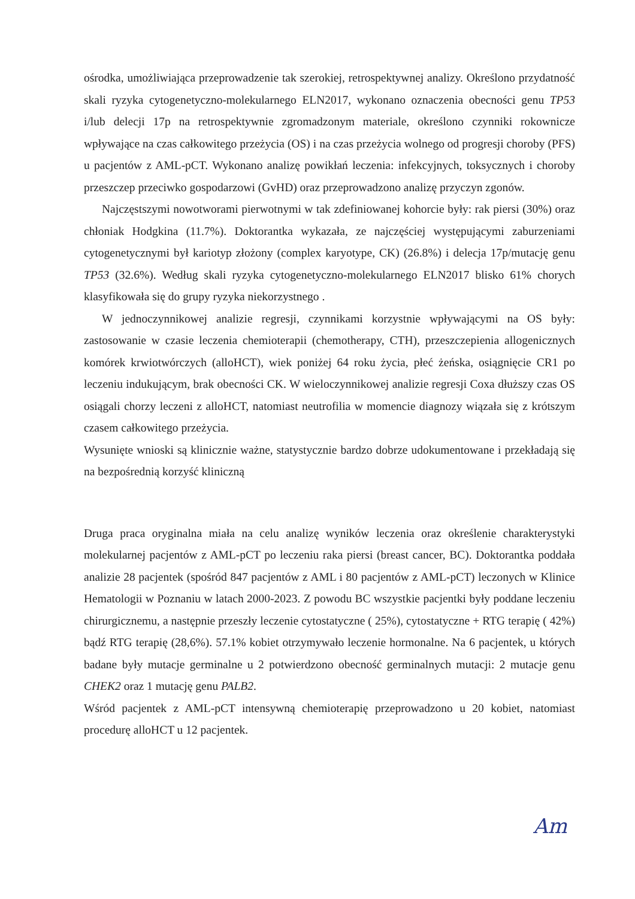ośrodka, umożliwiająca przeprowadzenie tak szerokiej, retrospektywnej analizy. Określono przydatność skali ryzyka cytogenetyczno-molekularnego ELN2017, wykonano oznaczenia obecności genu TP53 i/lub delecji 17p na retrospektywnie zgromadzonym materiale, określono czynniki rokownicze wpływające na czas całkowitego przeżycia (OS) i na czas przeżycia wolnego od progresji choroby (PFS) u pacjentów z AML-pCT. Wykonano analizę powikłań leczenia: infekcyjnych, toksycznych i choroby przeszczep przeciwko gospodarzowi (GvHD) oraz przeprowadzono analizę przyczyn zgonów.
Najczęstszymi nowotworami pierwotnymi w tak zdefiniowanej kohorcie były: rak piersi (30%) oraz chłoniak Hodgkina (11.7%). Doktorantka wykazała, ze najczęściej występującymi zaburzeniami cytogenetycznymi był kariotyp złożony (complex karyotype, CK) (26.8%) i delecja 17p/mutację genu TP53 (32.6%). Według skali ryzyka cytogenetyczno-molekularnego ELN2017 blisko 61% chorych klasyfikowała się do grupy ryzyka niekorzystnego .
W jednoczynnikowej analizie regresji, czynnikami korzystnie wpływającymi na OS były: zastosowanie w czasie leczenia chemioterapii (chemotherapy, CTH), przeszczepienia allogenicznych komórek krwiotwórczych (alloHCT), wiek poniżej 64 roku życia, płeć żeńska, osiągnięcie CR1 po leczeniu indukującym, brak obecności CK. W wieloczynnikowej analizie regresji Coxa dłuższy czas OS osiągali chorzy leczeni z alloHCT, natomiast neutrofilia w momencie diagnozy wiązała się z krótszym czasem całkowitego przeżycia.
Wysunięte wnioski są klinicznie ważne, statystycznie bardzo dobrze udokumentowane i przekładają się na bezpośrednią korzyść kliniczną
Druga praca oryginalna miała na celu analizę wyników leczenia oraz określenie charakterystyki molekularnej pacjentów z AML-pCT po leczeniu raka piersi (breast cancer, BC). Doktorantka poddała analizie 28 pacjentek (spośród 847 pacjentów z AML i 80 pacjentów z AML-pCT) leczonych w Klinice Hematologii w Poznaniu w latach 2000-2023. Z powodu BC wszystkie pacjentki były poddane leczeniu chirurgicznemu, a następnie przeszły leczenie cytostatyczne ( 25%), cytostatyczne + RTG terapię ( 42%) bądź RTG terapię (28,6%). 57.1% kobiet otrzymywało leczenie hormonalne. Na 6 pacjentek, u których badane były mutacje germinalne u 2 potwierdzono obecność germinalnych mutacji: 2 mutacje genu CHEK2 oraz 1 mutację genu PALB2.
Wśród pacjentek z AML-pCT intensywną chemioterapię przeprowadzono u 20 kobiet, natomiast procedurę alloHCT u 12 pacjentek.
Am